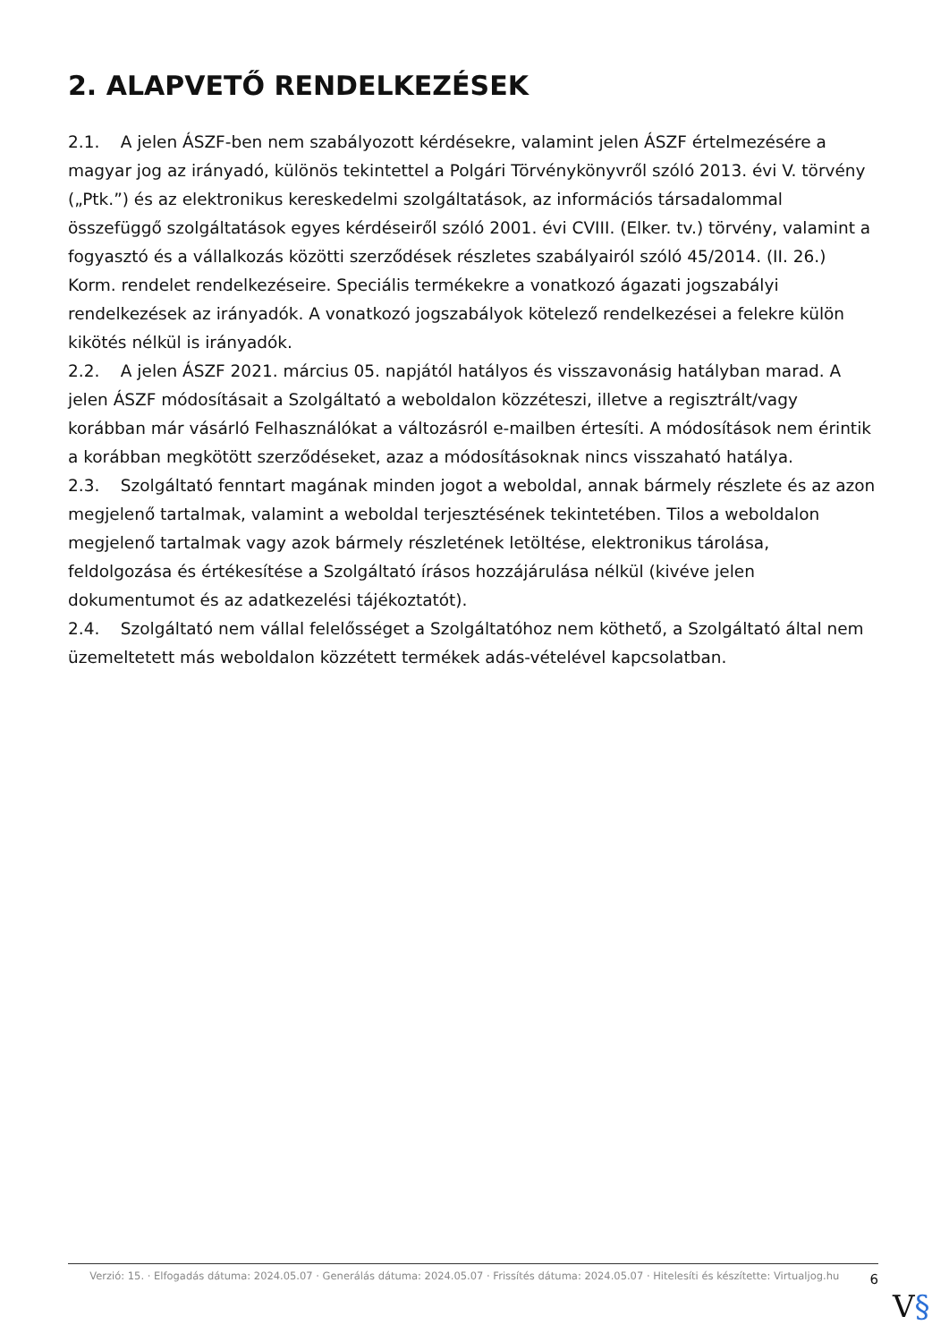2. ALAPVETŐ RENDELKEZÉSEK
2.1. A jelen ÁSZF-ben nem szabályozott kérdésekre, valamint jelen ÁSZF értelmezésére a magyar jog az irányadó, különös tekintettel a Polgári Törvénykönyvről szóló 2013. évi V. törvény („Ptk.”) és az elektronikus kereskedelmi szolgáltatások, az információs társadalommal összefüggő szolgáltatások egyes kérdéseiről szóló 2001. évi CVIII. (Elker. tv.) törvény, valamint a fogyasztó és a vállalkozás közötti szerződések részletes szabályairól szóló 45/2014. (II. 26.) Korm. rendelet rendelkezéseire. Speciális termékekre a vonatkozó ágazati jogszabályi rendelkezések az irányadók. A vonatkozó jogszabályok kötelező rendelkezései a felekre külön kikötés nélkül is irányadók.
2.2. A jelen ÁSZF 2021. március 05. napjától hatályos és visszavonásig hatályban marad. A jelen ÁSZF módosításait a Szolgáltató a weboldalon közzéteszi, illetve a regisztrált/vagy korábban már vásárló Felhasználókat a változásról e-mailben értesíti. A módosítások nem érintik a korábban megkötött szerződéseket, azaz a módosításoknak nincs visszaható hatálya.
2.3. Szolgáltató fenntart magának minden jogot a weboldal, annak bármely részlete és az azon megjelenő tartalmak, valamint a weboldal terjesztésének tekintetében. Tilos a weboldalon megjelenő tartalmak vagy azok bármely részletének letöltése, elektronikus tárolása, feldolgozása és értékesítése a Szolgáltató írásos hozzájárulása nélkül (kivéve jelen dokumentumot és az adatkezelési tájékoztatót).
2.4. Szolgáltató nem vállal felelősséget a Szolgáltatóhoz nem köthető, a Szolgáltató által nem üzemeltetett más weboldalon közzétett termékek adás-vételével kapcsolatban.
Verzió: 15. · Elfogadás dátuma: 2024.05.07 · Generálás dátuma: 2024.05.07 · Frissítés dátuma: 2024.05.07 · Hitelesíti és készítette: Virtualjog.hu
6
V§